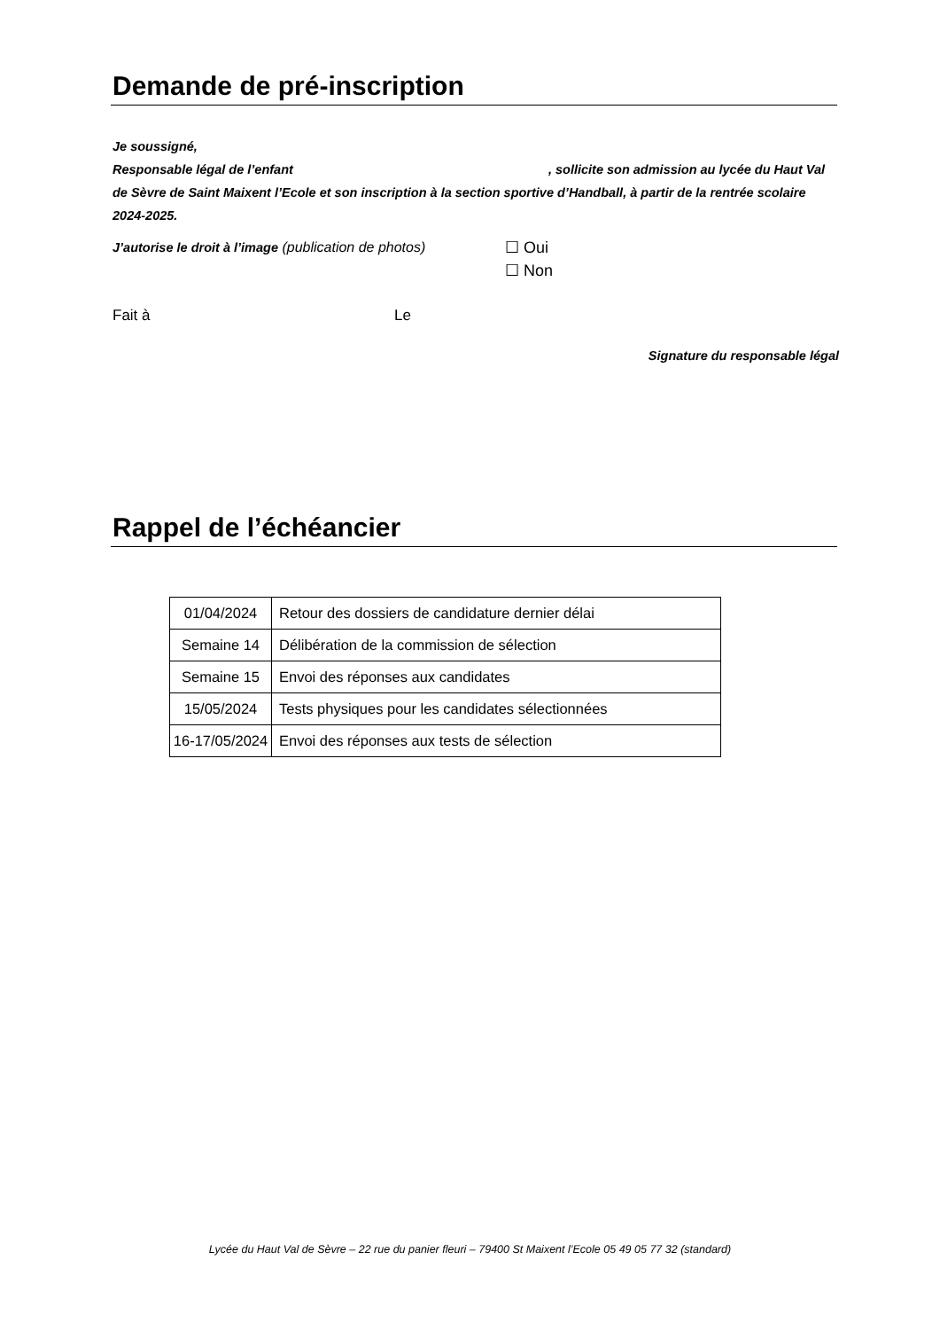Demande de pré-inscription
Je soussigné,
Responsable légal de l’enfant , sollicite son admission au lycée du Haut Val de Sèvre de Saint Maixent l’Ecole et son inscription à la section sportive d’Handball, à partir de la rentrée scolaire 2024-2025.
J’autorise le droit à l’image (publication de photos)
☐ Oui
☐ Non
Fait à Le
Signature du responsable légal
Rappel de l’échéancier
| 01/04/2024 | Retour des dossiers de candidature dernier délai |
| Semaine 14 | Délibération de la commission de sélection |
| Semaine 15 | Envoi des réponses aux candidates |
| 15/05/2024 | Tests physiques pour les candidates sélectionnées |
| 16-17/05/2024 | Envoi des réponses aux tests de sélection |
Lycée du Haut Val de Sèvre – 22 rue du panier fleuri – 79400 St Maixent l’Ecole 05 49 05 77 32 (standard)